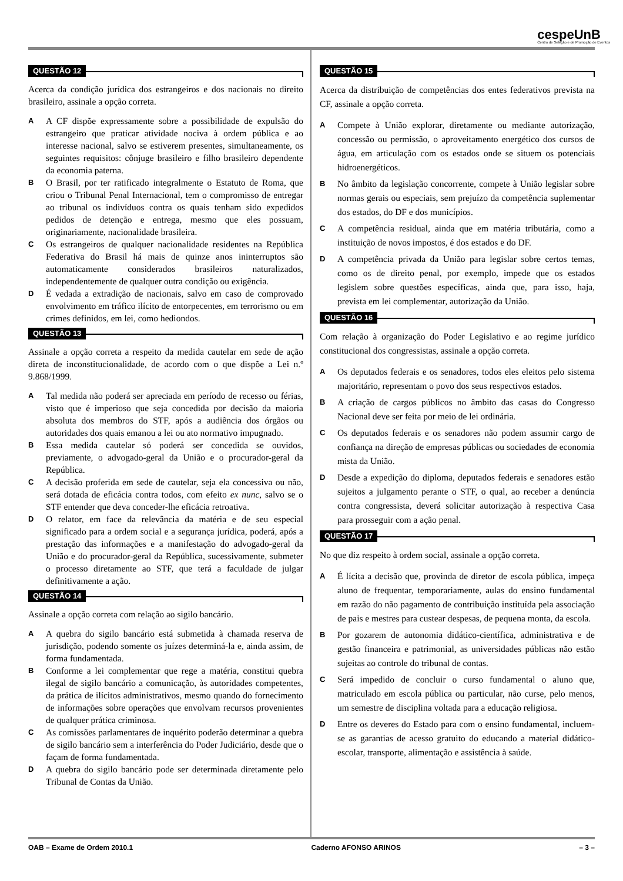cespeUnB
Centro de Seleção e de Promoção de Eventos
QUESTÃO 12
Acerca da condição jurídica dos estrangeiros e dos nacionais no direito brasileiro, assinale a opção correta.
A
A CF dispõe expressamente sobre a possibilidade de expulsão do estrangeiro que praticar atividade nociva à ordem pública e ao interesse nacional, salvo se estiverem presentes, simultaneamente, os seguintes requisitos: cônjuge brasileiro e filho brasileiro dependente da economia paterna.
B
O Brasil, por ter ratificado integralmente o Estatuto de Roma, que criou o Tribunal Penal Internacional, tem o compromisso de entregar ao tribunal os indivíduos contra os quais tenham sido expedidos pedidos de detenção e entrega, mesmo que eles possuam, originariamente, nacionalidade brasileira.
C
Os estrangeiros de qualquer nacionalidade residentes na República Federativa do Brasil há mais de quinze anos ininterruptos são automaticamente considerados brasileiros naturalizados, independentemente de qualquer outra condição ou exigência.
D
É vedada a extradição de nacionais, salvo em caso de comprovado envolvimento em tráfico ilícito de entorpecentes, em terrorismo ou em crimes definidos, em lei, como hediondos.
QUESTÃO 13
Assinale a opção correta a respeito da medida cautelar em sede de ação direta de inconstitucionalidade, de acordo com o que dispõe a Lei n.º 9.868/1999.
A
Tal medida não poderá ser apreciada em período de recesso ou férias, visto que é imperioso que seja concedida por decisão da maioria absoluta dos membros do STF, após a audiência dos órgãos ou autoridades dos quais emanou a lei ou ato normativo impugnado.
B
Essa medida cautelar só poderá ser concedida se ouvidos, previamente, o advogado-geral da União e o procurador-geral da República.
C
A decisão proferida em sede de cautelar, seja ela concessiva ou não, será dotada de eficácia contra todos, com efeito ex nunc, salvo se o STF entender que deva conceder-lhe eficácia retroativa.
D
O relator, em face da relevância da matéria e de seu especial significado para a ordem social e a segurança jurídica, poderá, após a prestação das informações e a manifestação do advogado-geral da União e do procurador-geral da República, sucessivamente, submeter o processo diretamente ao STF, que terá a faculdade de julgar definitivamente a ação.
QUESTÃO 14
Assinale a opção correta com relação ao sigilo bancário.
A
A quebra do sigilo bancário está submetida à chamada reserva de jurisdição, podendo somente os juízes determiná-la e, ainda assim, de forma fundamentada.
B
Conforme a lei complementar que rege a matéria, constitui quebra ilegal de sigilo bancário a comunicação, às autoridades competentes, da prática de ilícitos administrativos, mesmo quando do fornecimento de informações sobre operações que envolvam recursos provenientes de qualquer prática criminosa.
C
As comissões parlamentares de inquérito poderão determinar a quebra de sigilo bancário sem a interferência do Poder Judiciário, desde que o façam de forma fundamentada.
D
A quebra do sigilo bancário pode ser determinada diretamente pelo Tribunal de Contas da União.
QUESTÃO 15
Acerca da distribuição de competências dos entes federativos prevista na CF, assinale a opção correta.
A
Compete à União explorar, diretamente ou mediante autorização, concessão ou permissão, o aproveitamento energético dos cursos de água, em articulação com os estados onde se situem os potenciais hidroenergéticos.
B
No âmbito da legislação concorrente, compete à União legislar sobre normas gerais ou especiais, sem prejuízo da competência suplementar dos estados, do DF e dos municípios.
C
A competência residual, ainda que em matéria tributária, como a instituição de novos impostos, é dos estados e do DF.
D
A competência privada da União para legislar sobre certos temas, como os de direito penal, por exemplo, impede que os estados legislem sobre questões específicas, ainda que, para isso, haja, prevista em lei complementar, autorização da União.
QUESTÃO 16
Com relação à organização do Poder Legislativo e ao regime jurídico constitucional dos congressistas, assinale a opção correta.
A
Os deputados federais e os senadores, todos eles eleitos pelo sistema majoritário, representam o povo dos seus respectivos estados.
B
A criação de cargos públicos no âmbito das casas do Congresso Nacional deve ser feita por meio de lei ordinária.
C
Os deputados federais e os senadores não podem assumir cargo de confiança na direção de empresas públicas ou sociedades de economia mista da União.
D
Desde a expedição do diploma, deputados federais e senadores estão sujeitos a julgamento perante o STF, o qual, ao receber a denúncia contra congressista, deverá solicitar autorização à respectiva Casa para prosseguir com a ação penal.
QUESTÃO 17
No que diz respeito à ordem social, assinale a opção correta.
A
É lícita a decisão que, provinda de diretor de escola pública, impeça aluno de frequentar, temporariamente, aulas do ensino fundamental em razão do não pagamento de contribuição instituída pela associação de pais e mestres para custear despesas, de pequena monta, da escola.
B
Por gozarem de autonomia didático-científica, administrativa e de gestão financeira e patrimonial, as universidades públicas não estão sujeitas ao controle do tribunal de contas.
C
Será impedido de concluir o curso fundamental o aluno que, matriculado em escola pública ou particular, não curse, pelo menos, um semestre de disciplina voltada para a educação religiosa.
D
Entre os deveres do Estado para com o ensino fundamental, incluem-se as garantias de acesso gratuito do educando a material didático-escolar, transporte, alimentação e assistência à saúde.
OAB – Exame de Ordem 2010.1 Caderno AFONSO ARINOS – 3 –